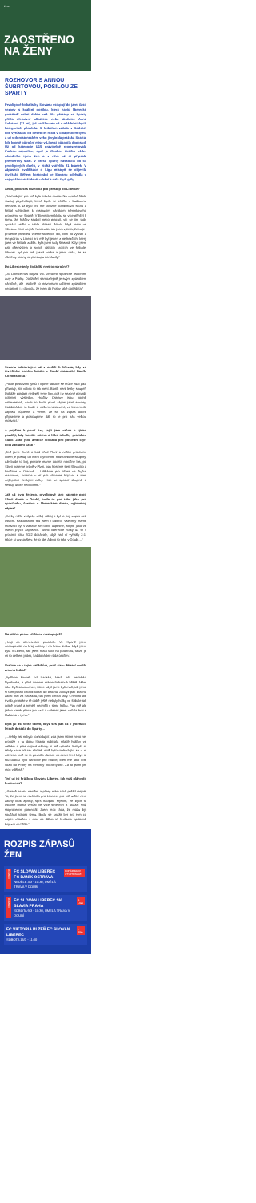ŽENY
ZAOSTŘENO NA ŽENY
ROZHOVOR S ANNOU ŠUBRTOVOU, POSILOU ZE SPARTY
Prvoligové fotbalistky Slovanu vstupují do jarní části sezony s kvalitní posilou, která navíc liberecké prostředí velmi dobře zná. Na přestup ze Sparty přišla ofenzivní záložnice nebo útočnice Anna Šubrtová (21 let), jež ve Slovanu už v mládežnických kategoriích působila. S fotbalem začala v Sadské, kde vyrůstala, od deseti let hrála v chlapeckém týmu a už v dorosteneckém věku ji vybrala pražská Sparta, kde kromě půlroční mise v Liberci působila doposud. Už od kategorie U15 pravidelně reprezentovala Českou republiku, nyní je členkou širšího kádru národního týmu žen a v něm už si připsala premiérový start. V dresu Sparty naskočila do 54 prvoligových duelů, v nichž vstřelila 21 branek. V zápasech kvalifikace o Ligu mistryň se objevila čtyřikrát. Během hostování ve Slovanu odehrála v nejvyšší soutěži devět utkání a dala čtyři góly.
Anno, proč ses rozhodla pro přestup do Liberce?
„Rozhodující pro mě byla otázka studia. Na vysoké škole studuji psychologii, které bych se chtěla v budoucnu věnovat. A už bylo pro mě obtížné kombinovat školu a fotbal vzhledem k rostoucím nárokům tréninkového programu ve Spartě. V libereckém klubu se více přihlíží k tomu, že hráčky studují nebo pracují, víc se jim tady vychází vstříc v téhle oblasti. Navíc když jsem ve Slovanu vloni na jaře hostovala, tak jsem zjistila, že tu je i přívětivé prostředí včetně skvělých lidí, kteří ho vytváří a ten půlrok v Liberci pro mě byl jeden z nejhezčích, který jsem ve fotbale zažila. Byla jsem tady šťastná. Když jsem pak přemýšlela o svých dalších krocích ve fotbale, Liberec byl pro mě jasná volba a jsem ráda, že se všechny strany na přestupu domluvily.“
Do Liberce tedy dojíždíš, není to náročné?
„Do Liberce nás dojíždí víc. Jezdíme společně osobními auty z Prahy. Dojíždění samozřejmě je svým způsobem náročné, ale osobně to nevnímám určitým způsobem negativně i z důvodu, že jsem do Prahy také dojížděla.“
Sezonu odstartujete už v neděli 3. března, kdy ve čtvrtfinále poháru hostíte v Doubí ostravský Baník. Co říkáš losu?
„Podle postavení týmů v ligové tabulce se může zdát jako příznivý, ale vůbec to tak není. Baník není lehký soupeř. Dokáže potrápit nejlepší týmy ligy, což i v sezoně potvrdil dobrými výsledky. Hráčky Ostravy jsou hodně nebezpečné, navíc to bude první zápas jarní sezony. Každopádně to bude o našem nastavení, ve kterém do zápasu půjdeme a věřím, že se na zápas dobře připravíme a postoupíme dál, to je pro nás velkou motivací.“
A pojďme k první lize, jejíž jaro začne o týden později, kdy hostíte mistra a lídra tabulky pražskou Slavii. Jaké jsou ambice Slovanu pro poslední čtyři kola základní části?
„Teď jsme čtvrté o bod před Plzní a naším prioritním cílem je postup do elitní čtyřčlenné nadstavbové skupiny. Ale bude to boj, protože máme docela náročný los, po Slavii hrajeme právě v Plzni, pak hostíme třetí Slovácko a končíme v Ostravě… Uděláme pro účast ve čtyřce maximum, protože v ní pak chceme bojovat s těmi nejlepšími českými celky. Hrát ve spodní skupině o sestup určitě nechceme.“
Jak už bylo řečeno, prvoligové jaro začnete proti Slavii doma v Doubí, bude to pro tebe jako pro sparťanku, čerstvě v libereckém dresu, výjimečný zápas?
„Derby mělo vždycky velký náboj a byl to jiný zápas než ostatní. Každopádně teď jsem v Liberci. Všechny máme motivaci být v zápase se Slavií úspěšné, stejně jako ve všech jiných zápasech. Navíc liberecké holky už to v prosinci roku 2022 dokázaly, když nad ní vyhrály 2:1, takže si vyzkoušely, že to jde. A bylo to také v Doubí…“
Na jakém postu většinou nastupuješ?
„Hraji na ofenzivních pozicích. Ve Spartě jsem nastupovala na kraji zálohy i na hrotu útoku, když jsem byla v Liberci, tak jsem hrála také na podhrotu, takže je mi to celkem jedno, každopádně ráda útočím.“
Vraťme se k tvým začátkům, proč sis v dětství zvolila zrovna fotbal?
„Bydlíme kousek od Sadské, která leží nedaleko Nymburka, a před domem máme fotbalové hřiště. Mám také čtyři sourozence, takže když jsme byli malí, tak jsme si tam pořád chodili kopat do balonu. A když pak brácha začal hrát za Sadskou, tak jsem chtěla taky. Chvíli to ale trvalo, protože v té době ještě nebyly holky ve fotbale tak úplně brané a trenéři nechtěli v týmu holku. Pak mě ale jeden trenér přece jen vzal a v deseti jsem začala hrát s klukama v týmu.“
Byla jsi asi velký talent, když ses pak už v jedenácti letech dostala do Sparty…
„…tehdy asi nebylo rozhodující, zda jsem talent nebo ne, protože v tu dobu Sparta nabírala mladé hráčky ve velkém a přes nějaké nábory si mě vybrala. Nebylo to tehdy zase až tak složité, spíš bylo rozhodující se v ní udržet a mně se to povedlo vlastně na deset let. I když to tou dobou bylo náročné pro rodiče, kteří mě jako dítě vozili do Prahy na tréninky třikrát týdně. Za to jsem jim moc vděčná.“
Teď už jsi hráčkou Slovanu Liberec, jak máš plány do budoucna?
„Vlastně se nic nemění a plány mám také pořád stejné. To, že jsem se rozhodla pro Liberec, pro mě určitě není žádný krok zpátky, spíš naopak. Myslím, že bych tu osobně mohla vyrůst ve více směrech a ukázat svůj stoprocentní potenciál. Jsem moc ráda, že můžu být součástí tohoto týmu. Budu se snažit být pro tým co nejvíc užitečná a moc se těším až budeme společně bojovat na hřišti.“
ROZPIS ZÁPASŮ ŽEN
DOMÁCÍ
FC SLOVAN LIBEREC FC BANÍK OSTRAVA
NEDĚLE 3/3 - 10:30, UMĚLÁ TRÁVA V DOUBÍ
POHÁR FAČR ČTVRTFINÁLE
DOMÁCÍ
FC SLOVAN LIBEREC SK SLAVIA PRAHA
SOBOTA 9/3 - 10:30, UMĚLÁ TRÁVA V DOUBÍ
1. LIGA
FC VIKTORIA PLZEŇ FC SLOVAN LIBEREC
SOBOTA 16/3 - 11:00
1. LIGA